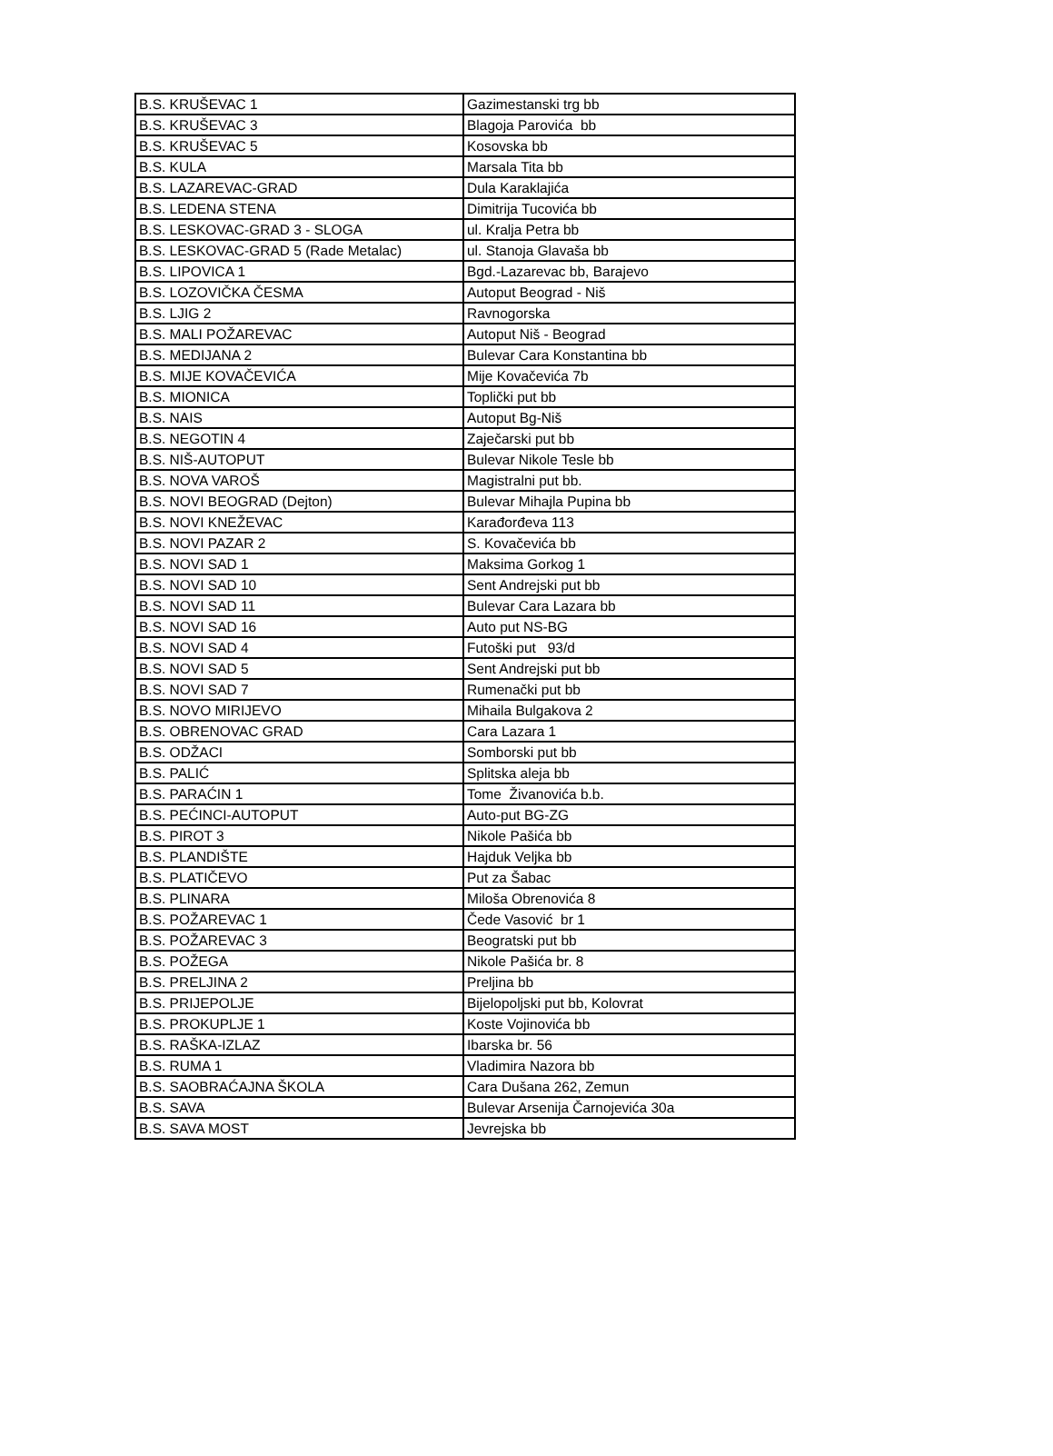| B.S. KRUŠEVAC 1 | Gazimestanski trg bb |
| B.S. KRUŠEVAC 3 | Blagoja Parovića bb |
| B.S. KRUŠEVAC 5 | Kosovska bb |
| B.S. KULA | Marsala Tita bb |
| B.S. LAZAREVAC-GRAD | Dula Karaklajića |
| B.S. LEDENA STENA | Dimitrija Tucovića bb |
| B.S. LESKOVAC-GRAD 3 - SLOGA | ul. Kralja Petra bb |
| B.S. LESKOVAC-GRAD 5 (Rade Metalac) | ul. Stanoja Glavaša bb |
| B.S. LIPOVICA 1 | Bgd.-Lazarevac bb, Barajevo |
| B.S. LOZOVIČKA ČESMA | Autoput Beograd - Niš |
| B.S. LJIG 2 | Ravnogorska |
| B.S. MALI POŽAREVAC | Autoput Niš - Beograd |
| B.S. MEDIJANA 2 | Bulevar Cara Konstantina bb |
| B.S. MIJE KOVAČEVIĆA | Mije Kovačevića 7b |
| B.S. MIONICA | Toplički put bb |
| B.S. NAIS | Autoput Bg-Niš |
| B.S. NEGOTIN 4 | Zaječarski put bb |
| B.S. NIŠ-AUTOPUT | Bulevar Nikole Tesle bb |
| B.S. NOVA VAROŠ | Magistralni put bb. |
| B.S. NOVI BEOGRAD (Dejton) | Bulevar Mihajla Pupina bb |
| B.S. NOVI KNEŽEVAC | Karađorđeva 113 |
| B.S. NOVI PAZAR 2 | S. Kovačevića bb |
| B.S. NOVI SAD 1 | Maksima Gorkog 1 |
| B.S. NOVI SAD 10 | Sent Andrejski put bb |
| B.S. NOVI SAD 11 | Bulevar Cara Lazara bb |
| B.S. NOVI SAD 16 | Auto put NS-BG |
| B.S. NOVI SAD 4 | Futoški put 93/d |
| B.S. NOVI SAD 5 | Sent Andrejski put bb |
| B.S. NOVI SAD 7 | Rumenački put bb |
| B.S. NOVO MIRIJEVO | Mihaila Bulgakova 2 |
| B.S. OBRENOVAC GRAD | Cara Lazara 1 |
| B.S. ODŽACI | Somborski put bb |
| B.S. PALIĆ | Splitska aleja bb |
| B.S. PARAĆIN 1 | Tome Živanovića b.b. |
| B.S. PEĆINCI-AUTOPUT | Auto-put BG-ZG |
| B.S. PIROT 3 | Nikole Pašića bb |
| B.S. PLANDIŠTE | Hajduk Veljka bb |
| B.S. PLATIČEVO | Put za Šabac |
| B.S. PLINARA | Miloša Obrenovića 8 |
| B.S. POŽAREVAC 1 | Čede Vasović br 1 |
| B.S. POŽAREVAC 3 | Beogratski put bb |
| B.S. POŽEGA | Nikole Pašića br. 8 |
| B.S. PRELJINA 2 | Preljina bb |
| B.S. PRIJEPOLJE | Bijelopoljski put bb, Kolovrat |
| B.S. PROKUPLJE 1 | Koste Vojinovića bb |
| B.S. RAŠKA-IZLAZ | Ibarska br. 56 |
| B.S. RUMA 1 | Vladimira Nazora bb |
| B.S. SAOBRAĆAJNA ŠKOLA | Cara Dušana 262, Zemun |
| B.S. SAVA | Bulevar Arsenija Čarnojevića 30a |
| B.S. SAVA MOST | Jevrejska bb |